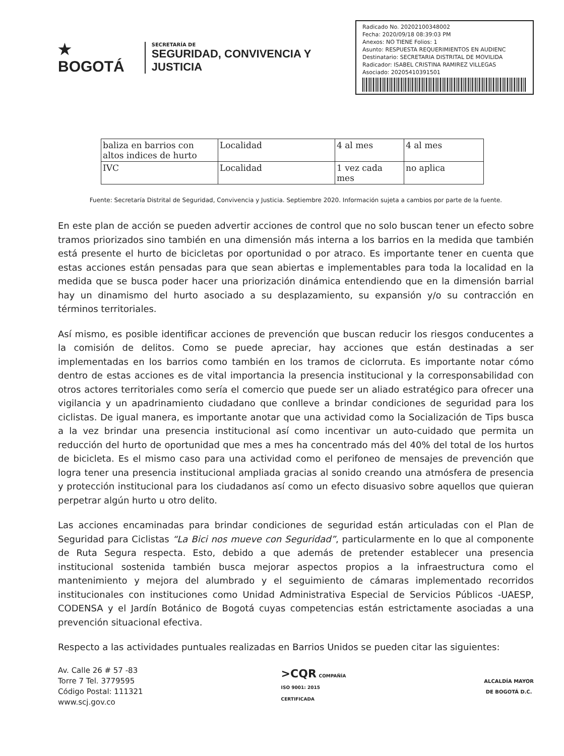★ BOGOTÁ
SECRETARÍA DE
SEGURIDAD, CONVIVENCIA Y JUSTICIA
Radicado No. 20202100348002
Fecha: 2020/09/18 08:39:03 PM
Anexos: NO TIENE Folios: 1
Asunto: RESPUESTA REQUERIMIENTOS EN AUDIENC
Destinatario: SECRETARIA DISTRITAL DE MOVILIDA
Radicador: ISABEL CRISTINA RAMIREZ VILLEGAS
Asociado: 20205410391501
| baliza en barrios con altos indices de hurto | Localidad | 4 al mes | 4 al mes |
| IVC | Localidad | 1 vez cada mes | no aplica |
Fuente: Secretaría Distrital de Seguridad, Convivencia y Justicia. Septiembre 2020. Información sujeta a cambios por parte de la fuente.
En este plan de acción se pueden advertir acciones de control que no solo buscan tener un efecto sobre tramos priorizados sino también en una dimensión más interna a los barrios en la medida que también está presente el hurto de bicicletas por oportunidad o por atraco. Es importante tener en cuenta que estas acciones están pensadas para que sean abiertas e implementables para toda la localidad en la medida que se busca poder hacer una priorización dinámica entendiendo que en la dimensión barrial hay un dinamismo del hurto asociado a su desplazamiento, su expansión y/o su contracción en términos territoriales.
Así mismo, es posible identificar acciones de prevención que buscan reducir los riesgos conducentes a la comisión de delitos. Como se puede apreciar, hay acciones que están destinadas a ser implementadas en los barrios como también en los tramos de ciclorruta. Es importante notar cómo dentro de estas acciones es de vital importancia la presencia institucional y la corresponsabilidad con otros actores territoriales como sería el comercio que puede ser un aliado estratégico para ofrecer una vigilancia y un apadrinamiento ciudadano que conlleve a brindar condiciones de seguridad para los ciclistas. De igual manera, es importante anotar que una actividad como la Socialización de Tips busca a la vez brindar una presencia institucional así como incentivar un auto-cuidado que permita un reducción del hurto de oportunidad que mes a mes ha concentrado más del 40% del total de los hurtos de bicicleta. Es el mismo caso para una actividad como el perifoneo de mensajes de prevención que logra tener una presencia institucional ampliada gracias al sonido creando una atmósfera de presencia y protección institucional para los ciudadanos así como un efecto disuasivo sobre aquellos que quieran perpetrar algún hurto u otro delito.
Las acciones encaminadas para brindar condiciones de seguridad están articuladas con el Plan de Seguridad para Ciclistas “La Bici nos mueve con Seguridad”, particularmente en lo que al componente de Ruta Segura respecta. Esto, debido a que además de pretender establecer una presencia institucional sostenida también busca mejorar aspectos propios a la infraestructura como el mantenimiento y mejora del alumbrado y el seguimiento de cámaras implementado recorridos institucionales con instituciones como Unidad Administrativa Especial de Servicios Públicos -UAESP, CODENSA y el Jardín Botánico de Bogotá cuyas competencias están estrictamente asociadas a una prevención situacional efectiva.
Respecto a las actividades puntuales realizadas en Barrios Unidos se pueden citar las siguientes:
Av. Calle 26 # 57 -83
Torre 7 Tel. 3779595
Código Postal: 111321
www.scj.gov.co
>CQR COMPAÑÍA
ISO 9001: 2015
CERTIFICADA
ALCALDÍA MAYOR
DE BOGOTÁ D.C.